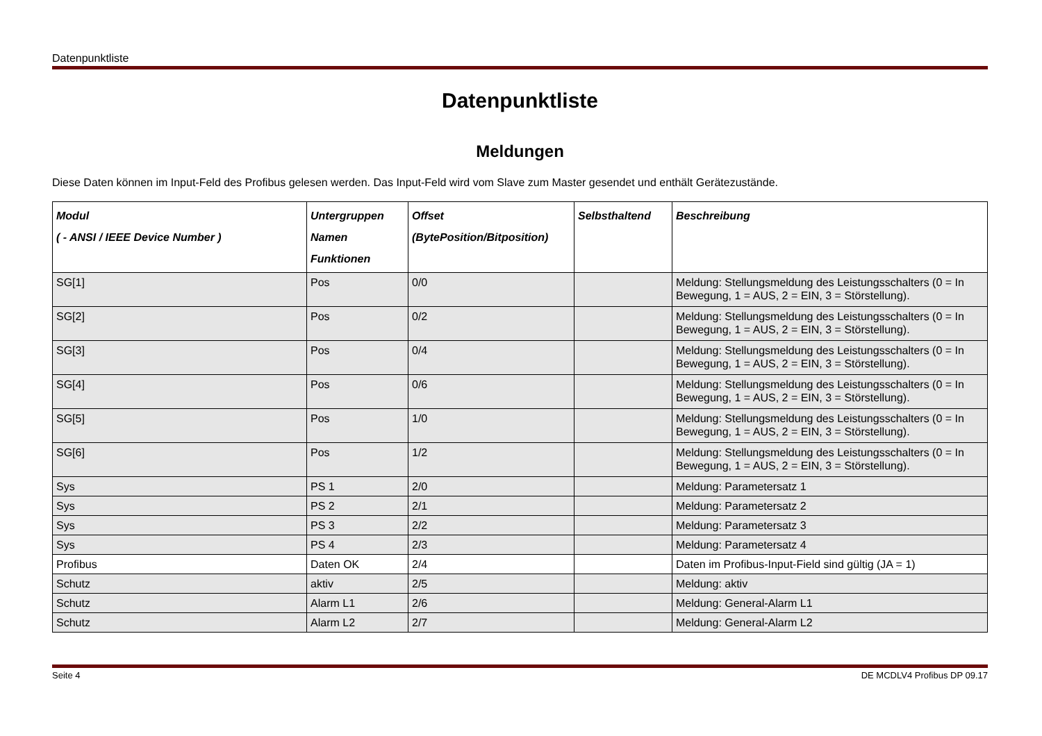Datenpunktliste
Datenpunktliste
Meldungen
Diese Daten können im Input-Feld des Profibus gelesen werden. Das Input-Feld wird vom Slave zum Master gesendet und enthält Gerätezustände.
| Modul ( - ANSI / IEEE Device Number ) | Untergruppen Namen Funktionen | Offset (BytePosition/Bitposition) | Selbsthaltend | Beschreibung |
| --- | --- | --- | --- | --- |
| SG[1] | Pos | 0/0 | | Meldung: Stellungsmeldung des Leistungsschalters (0 = In Bewegung, 1 = AUS, 2 = EIN, 3 = Störstellung). |
| SG[2] | Pos | 0/2 | | Meldung: Stellungsmeldung des Leistungsschalters (0 = In Bewegung, 1 = AUS, 2 = EIN, 3 = Störstellung). |
| SG[3] | Pos | 0/4 | | Meldung: Stellungsmeldung des Leistungsschalters (0 = In Bewegung, 1 = AUS, 2 = EIN, 3 = Störstellung). |
| SG[4] | Pos | 0/6 | | Meldung: Stellungsmeldung des Leistungsschalters (0 = In Bewegung, 1 = AUS, 2 = EIN, 3 = Störstellung). |
| SG[5] | Pos | 1/0 | | Meldung: Stellungsmeldung des Leistungsschalters (0 = In Bewegung, 1 = AUS, 2 = EIN, 3 = Störstellung). |
| SG[6] | Pos | 1/2 | | Meldung: Stellungsmeldung des Leistungsschalters (0 = In Bewegung, 1 = AUS, 2 = EIN, 3 = Störstellung). |
| Sys | PS 1 | 2/0 | | Meldung: Parametersatz 1 |
| Sys | PS 2 | 2/1 | | Meldung: Parametersatz 2 |
| Sys | PS 3 | 2/2 | | Meldung: Parametersatz 3 |
| Sys | PS 4 | 2/3 | | Meldung: Parametersatz 4 |
| Profibus | Daten OK | 2/4 | | Daten im Profibus-Input-Field sind gültig (JA = 1) |
| Schutz | aktiv | 2/5 | | Meldung: aktiv |
| Schutz | Alarm L1 | 2/6 | | Meldung: General-Alarm L1 |
| Schutz | Alarm L2 | 2/7 | | Meldung: General-Alarm L2 |
Seite 4 DE MCDLV4 Profibus DP 09.17